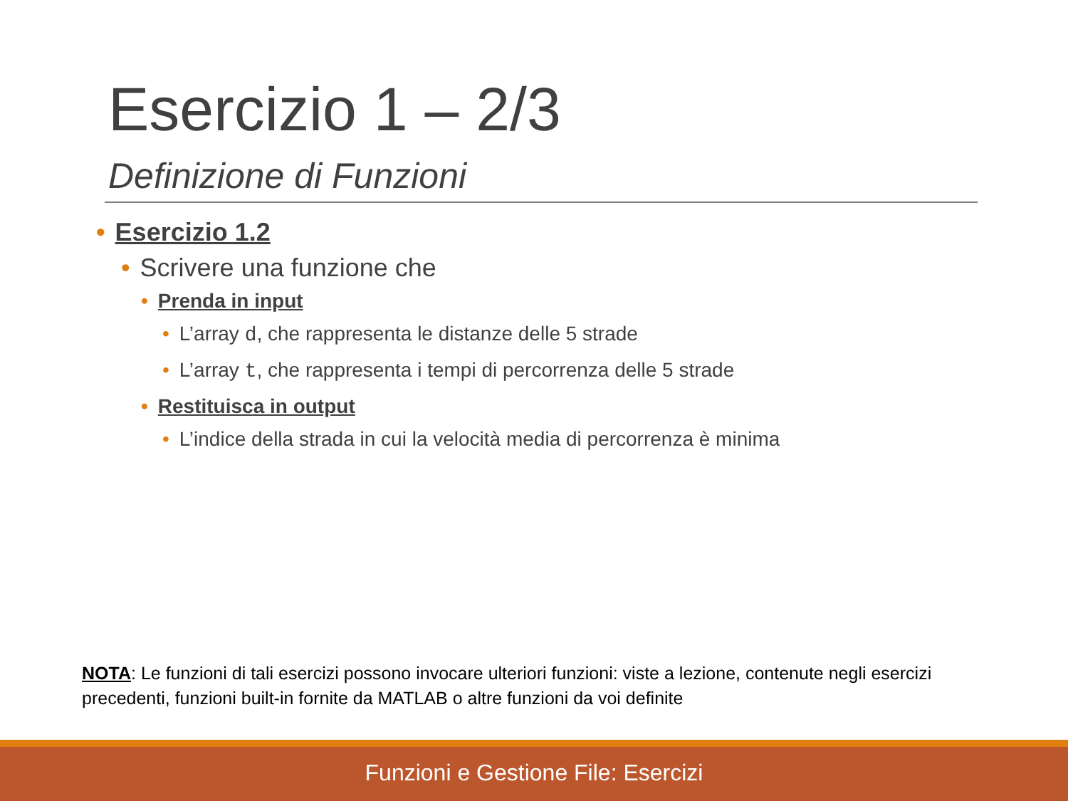Esercizio 1 – 2/3
Definizione di Funzioni
• Esercizio 1.2
• Scrivere una funzione che
• Prenda in input
• L’array d, che rappresenta le distanze delle 5 strade
• L’array t, che rappresenta i tempi di percorrenza delle 5 strade
• Restituisca in output
• L’indice della strada in cui la velocità media di percorrenza è minima
NOTA: Le funzioni di tali esercizi possono invocare ulteriori funzioni: viste a lezione, contenute negli esercizi precedenti, funzioni built-in fornite da MATLAB o altre funzioni da voi definite
Funzioni e Gestione File: Esercizi